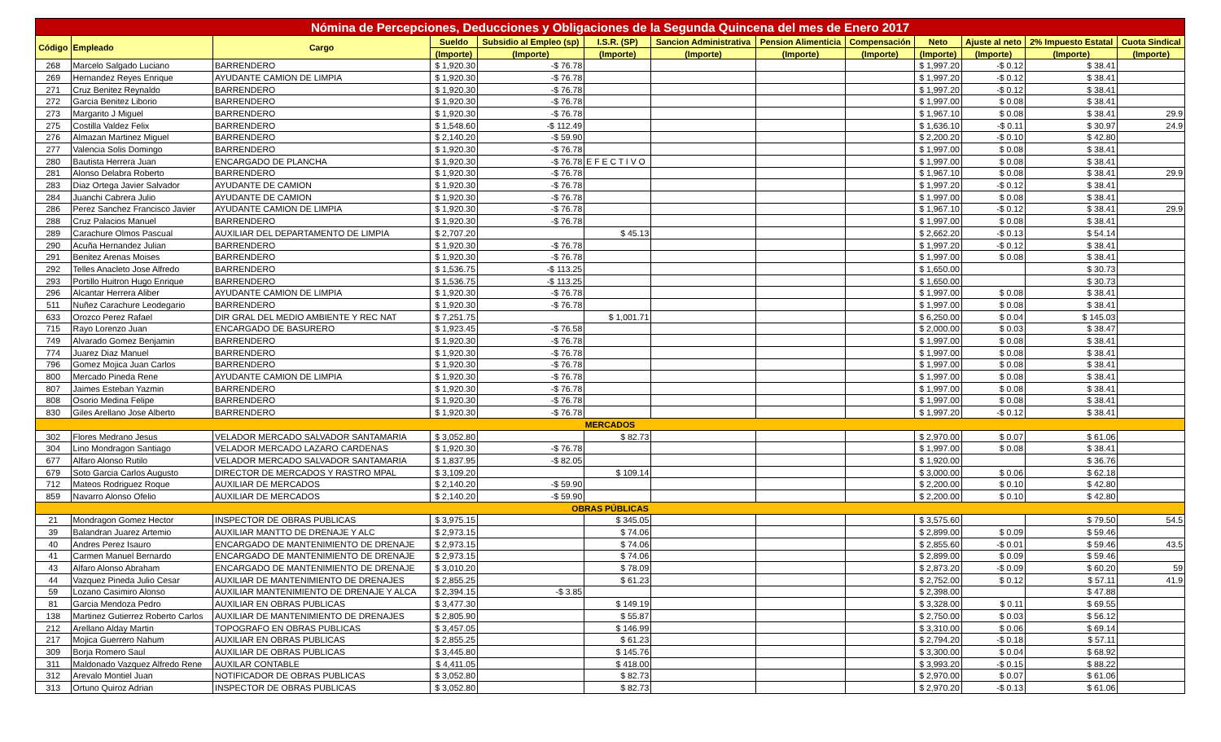| Nómina de Percepciones, Deducciones y Obligaciones de la Segunda Quincena del mes de Enero 2017 | | | | | | | | | | | | |
| Código | Empleado | Cargo | Sueldo | Subsidio al Empleo (sp) | I.S.R. (SP) | Sancion Administrativa | Pension Alimenticia | Compensación | Neto | Ajuste al neto | 2% Impuesto Estatal | Cuota Sindical |
| | | | (Importe) | (Importe) | (Importe) | (Importe) | (Importe) | (Importe) | (Importe) | (Importe) | (Importe) | (Importe) |
| 268 | Marcelo Salgado Luciano | BARRENDERO | $ 1,920.30 | -$ 76.78 | | | | | $ 1,997.20 | -$ 0.12 | $ 38.41 | |
| 269 | Hernandez Reyes Enrique | AYUDANTE CAMION DE LIMPIA | $ 1,920.30 | -$ 76.78 | | | | | $ 1,997.20 | -$ 0.12 | $ 38.41 | |
| 271 | Cruz Benitez Reynaldo | BARRENDERO | $ 1,920.30 | -$ 76.78 | | | | | $ 1,997.20 | -$ 0.12 | $ 38.41 | |
| 272 | Garcia Benitez Liborio | BARRENDERO | $ 1,920.30 | -$ 76.78 | | | | | $ 1,997.00 | $ 0.08 | $ 38.41 | |
| 273 | Margarito J Miguel | BARRENDERO | $ 1,920.30 | -$ 76.78 | | | | | $ 1,967.10 | $ 0.08 | $ 38.41 | 29.9 |
| 275 | Costilla Valdez Felix | BARRENDERO | $ 1,548.60 | -$ 112.49 | | | | | $ 1,636.10 | -$ 0.11 | $ 30.97 | 24.9 |
| 276 | Almazan Martinez Miguel | BARRENDERO | $ 2,140.20 | -$ 59.90 | | | | | $ 2,200.20 | -$ 0.10 | $ 42.80 | |
| 277 | Valencia Solis Domingo | BARRENDERO | $ 1,920.30 | -$ 76.78 | | | | | $ 1,997.00 | $ 0.08 | $ 38.41 | |
| 280 | Bautista Herrera Juan | ENCARGADO DE PLANCHA | $ 1,920.30 | -$ 76.78 | E F E C T I V O | | | | $ 1,997.00 | $ 0.08 | $ 38.41 | |
| 281 | Alonso Delabra Roberto | BARRENDERO | $ 1,920.30 | -$ 76.78 | | | | | $ 1,967.10 | $ 0.08 | $ 38.41 | 29.9 |
| 283 | Diaz Ortega Javier Salvador | AYUDANTE DE CAMION | $ 1,920.30 | -$ 76.78 | | | | | $ 1,997.20 | -$ 0.12 | $ 38.41 | |
| 284 | Juanchi Cabrera Julio | AYUDANTE DE CAMION | $ 1,920.30 | -$ 76.78 | | | | | $ 1,997.00 | $ 0.08 | $ 38.41 | |
| 286 | Perez Sanchez Francisco Javier | AYUDANTE CAMION DE LIMPIA | $ 1,920.30 | -$ 76.78 | | | | | $ 1,967.10 | -$ 0.12 | $ 38.41 | 29.9 |
| 288 | Cruz Palacios Manuel | BARRENDERO | $ 1,920.30 | -$ 76.78 | | | | | $ 1,997.00 | $ 0.08 | $ 38.41 | |
| 289 | Carachure Olmos Pascual | AUXILIAR DEL DEPARTAMENTO DE LIMPIA | $ 2,707.20 | | $ 45.13 | | | | $ 2,662.20 | -$ 0.13 | $ 54.14 | |
| 290 | Acuña Hernandez Julian | BARRENDERO | $ 1,920.30 | -$ 76.78 | | | | | $ 1,997.20 | -$ 0.12 | $ 38.41 | |
| 291 | Benitez Arenas Moises | BARRENDERO | $ 1,920.30 | -$ 76.78 | | | | | $ 1,997.00 | $ 0.08 | $ 38.41 | |
| 292 | Telles Anacleto Jose Alfredo | BARRENDERO | $ 1,536.75 | -$ 113.25 | | | | | $ 1,650.00 | | $ 30.73 | |
| 293 | Portillo Huitron Hugo Enrique | BARRENDERO | $ 1,536.75 | -$ 113.25 | | | | | $ 1,650.00 | | $ 30.73 | |
| 296 | Alcantar Herrera Aliber | AYUDANTE CAMION DE LIMPIA | $ 1,920.30 | -$ 76.78 | | | | | $ 1,997.00 | $ 0.08 | $ 38.41 | |
| 511 | Nuñez Carachure Leodegario | BARRENDERO | $ 1,920.30 | -$ 76.78 | | | | | $ 1,997.00 | $ 0.08 | $ 38.41 | |
| 633 | Orozco Perez Rafael | DIR GRAL DEL MEDIO AMBIENTE Y REC NAT | $ 7,251.75 | | $ 1,001.71 | | | | $ 6,250.00 | $ 0.04 | $ 145.03 | |
| 715 | Rayo Lorenzo Juan | ENCARGADO DE BASURERO | $ 1,923.45 | -$ 76.58 | | | | | $ 2,000.00 | $ 0.03 | $ 38.47 | |
| 749 | Alvarado Gomez Benjamin | BARRENDERO | $ 1,920.30 | -$ 76.78 | | | | | $ 1,997.00 | $ 0.08 | $ 38.41 | |
| 774 | Juarez Diaz Manuel | BARRENDERO | $ 1,920.30 | -$ 76.78 | | | | | $ 1,997.00 | $ 0.08 | $ 38.41 | |
| 796 | Gomez Mojica Juan Carlos | BARRENDERO | $ 1,920.30 | -$ 76.78 | | | | | $ 1,997.00 | $ 0.08 | $ 38.41 | |
| 800 | Mercado Pineda Rene | AYUDANTE CAMION DE LIMPIA | $ 1,920.30 | -$ 76.78 | | | | | $ 1,997.00 | $ 0.08 | $ 38.41 | |
| 807 | Jaimes Esteban Yazmin | BARRENDERO | $ 1,920.30 | -$ 76.78 | | | | | $ 1,997.00 | $ 0.08 | $ 38.41 | |
| 808 | Osorio Medina Felipe | BARRENDERO | $ 1,920.30 | -$ 76.78 | | | | | $ 1,997.00 | $ 0.08 | $ 38.41 | |
| 830 | Giles Arellano Jose Alberto | BARRENDERO | $ 1,920.30 | -$ 76.78 | | | | | $ 1,997.20 | -$ 0.12 | $ 38.41 | |
| MERCADOS | | | | | | | | | | | | |
| 302 | Flores Medrano Jesus | VELADOR MERCADO SALVADOR SANTAMARIA | $ 3,052.80 | | $ 82.73 | | | | $ 2,970.00 | $ 0.07 | $ 61.06 | |
| 304 | Lino Mondragon Santiago | VELADOR MERCADO LAZARO CARDENAS | $ 1,920.30 | -$ 76.78 | | | | | $ 1,997.00 | $ 0.08 | $ 38.41 | |
| 677 | Alfaro Alonso Rutilo | VELADOR MERCADO SALVADOR SANTAMARIA | $ 1,837.95 | -$ 82.05 | | | | | $ 1,920.00 | | $ 36.76 | |
| 679 | Soto Garcia Carlos Augusto | DIRECTOR DE MERCADOS Y RASTRO MPAL | $ 3,109.20 | | $ 109.14 | | | | $ 3,000.00 | $ 0.06 | $ 62.18 | |
| 712 | Mateos Rodriguez Roque | AUXILIAR DE MERCADOS | $ 2,140.20 | -$ 59.90 | | | | | $ 2,200.00 | $ 0.10 | $ 42.80 | |
| 859 | Navarro Alonso Ofelio | AUXILIAR DE MERCADOS | $ 2,140.20 | -$ 59.90 | | | | | $ 2,200.00 | $ 0.10 | $ 42.80 | |
| OBRAS PÚBLICAS | | | | | | | | | | | | |
| 21 | Mondragon Gomez Hector | INSPECTOR DE OBRAS PUBLICAS | $ 3,975.15 | | $ 345.05 | | | | $ 3,575.60 | | $ 79.50 | 54.5 |
| 39 | Balandran Juarez Artemio | AUXILIAR MANTTO DE DRENAJE Y ALC | $ 2,973.15 | | $ 74.06 | | | | $ 2,899.00 | $ 0.09 | $ 59.46 | |
| 40 | Andres Perez Isauro | ENCARGADO DE MANTENIMIENTO DE DRENAJE | $ 2,973.15 | | $ 74.06 | | | | $ 2,855.60 | -$ 0.01 | $ 59.46 | 43.5 |
| 41 | Carmen Manuel Bernardo | ENCARGADO DE MANTENIMIENTO DE DRENAJE | $ 2,973.15 | | $ 74.06 | | | | $ 2,899.00 | $ 0.09 | $ 59.46 | |
| 43 | Alfaro Alonso Abraham | ENCARGADO DE MANTENIMIENTO DE DRENAJE | $ 3,010.20 | | $ 78.09 | | | | $ 2,873.20 | -$ 0.09 | $ 60.20 | 59 |
| 44 | Vazquez Pineda Julio Cesar | AUXILIAR DE MANTENIMIENTO DE DRENAJES | $ 2,855.25 | | $ 61.23 | | | | $ 2,752.00 | $ 0.12 | $ 57.11 | 41.9 |
| 59 | Lozano Casimiro Alonso | AUXILIAR MANTENIMIENTO DE DRENAJE Y ALCA | $ 2,394.15 | -$ 3.85 | | | | | $ 2,398.00 | | $ 47.88 | |
| 81 | Garcia Mendoza Pedro | AUXILIAR EN OBRAS PUBLICAS | $ 3,477.30 | | $ 149.19 | | | | $ 3,328.00 | $ 0.11 | $ 69.55 | |
| 138 | Martinez Gutierrez Roberto Carlos | AUXILIAR DE MANTENIMIENTO DE DRENAJES | $ 2,805.90 | | $ 55.87 | | | | $ 2,750.00 | $ 0.03 | $ 56.12 | |
| 212 | Arellano Alday Martin | TOPOGRAFO EN OBRAS PUBLICAS | $ 3,457.05 | | $ 146.99 | | | | $ 3,310.00 | $ 0.06 | $ 69.14 | |
| 217 | Mojica Guerrero Nahum | AUXILIAR EN OBRAS PUBLICAS | $ 2,855.25 | | $ 61.23 | | | | $ 2,794.20 | -$ 0.18 | $ 57.11 | |
| 309 | Borja Romero Saul | AUXILIAR DE OBRAS PUBLICAS | $ 3,445.80 | | $ 145.76 | | | | $ 3,300.00 | $ 0.04 | $ 68.92 | |
| 311 | Maldonado Vazquez Alfredo Rene | AUXILAR CONTABLE | $ 4,411.05 | | $ 418.00 | | | | $ 3,993.20 | -$ 0.15 | $ 88.22 | |
| 312 | Arevalo Montiel Juan | NOTIFICADOR DE OBRAS PUBLICAS | $ 3,052.80 | | $ 82.73 | | | | $ 2,970.00 | $ 0.07 | $ 61.06 | |
| 313 | Ortuno Quiroz Adrian | INSPECTOR DE OBRAS PUBLICAS | $ 3,052.80 | | $ 82.73 | | | | $ 2,970.20 | -$ 0.13 | $ 61.06 | |